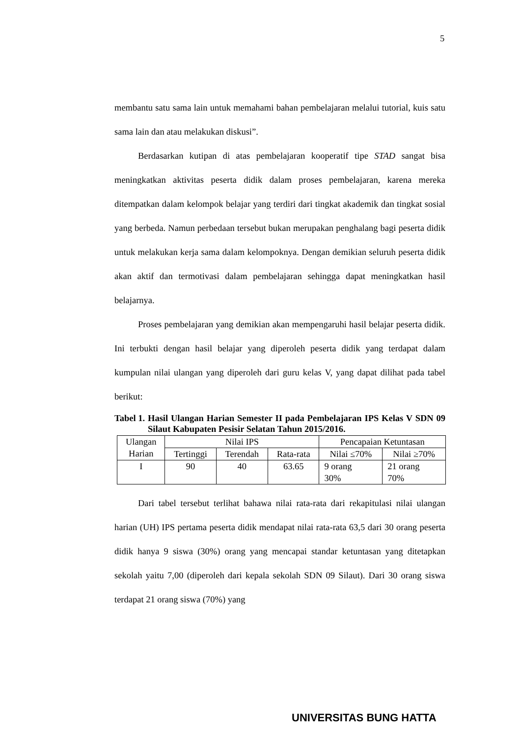5
membantu satu sama lain untuk memahami bahan pembelajaran melalui tutorial, kuis satu sama lain dan atau melakukan diskusi”.
Berdasarkan kutipan di atas pembelajaran kooperatif tipe STAD sangat bisa meningkatkan aktivitas peserta didik dalam proses pembelajaran, karena mereka ditempatkan dalam kelompok belajar yang terdiri dari tingkat akademik dan tingkat sosial yang berbeda. Namun perbedaan tersebut bukan merupakan penghalang bagi peserta didik untuk melakukan kerja sama dalam kelompoknya. Dengan demikian seluruh peserta didik akan aktif dan termotivasi dalam pembelajaran sehingga dapat meningkatkan hasil belajarnya.
Proses pembelajaran yang demikian akan mempengaruhi hasil belajar peserta didik. Ini terbukti dengan hasil belajar yang diperoleh peserta didik yang terdapat dalam kumpulan nilai ulangan yang diperoleh dari guru kelas V, yang dapat dilihat pada tabel berikut:
Tabel 1. Hasil Ulangan Harian Semester II pada Pembelajaran IPS Kelas V SDN 09 Silaut Kabupaten Pesisir Selatan Tahun 2015/2016.
| Ulangan Harian | Nilai IPS | | | Pencapaian Ketuntasan | |
| | Tertinggi | Terendah | Rata-rata | Nilai ≤70% | Nilai ≥70% |
| I | 90 | 40 | 63.65 | 9 orang 30% | 21 orang 70% |
Dari tabel tersebut terlihat bahawa nilai rata-rata dari rekapitulasi nilai ulangan harian (UH) IPS pertama peserta didik mendapat nilai rata-rata 63,5 dari 30 orang peserta didik hanya 9 siswa (30%) orang yang mencapai standar ketuntasan yang ditetapkan sekolah yaitu 7,00 (diperoleh dari kepala sekolah SDN 09 Silaut). Dari 30 orang siswa terdapat 21 orang siswa (70%) yang
UNIVERSITAS BUNG HATTA